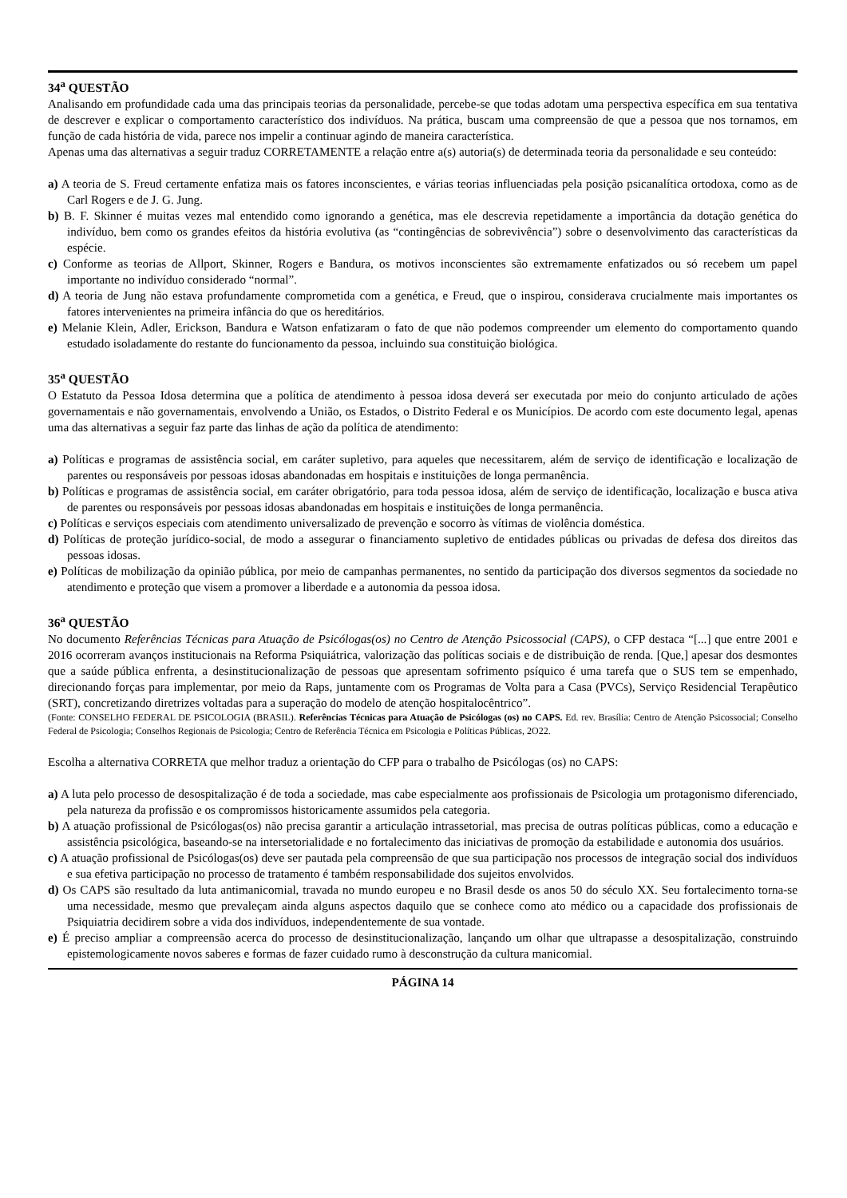34<sup>a</sup> QUESTÃO
Analisando em profundidade cada uma das principais teorias da personalidade, percebe-se que todas adotam uma perspectiva específica em sua tentativa de descrever e explicar o comportamento característico dos indivíduos. Na prática, buscam uma compreensão de que a pessoa que nos tornamos, em função de cada história de vida, parece nos impelir a continuar agindo de maneira característica.
Apenas uma das alternativas a seguir traduz CORRETAMENTE a relação entre a(s) autoria(s) de determinada teoria da personalidade e seu conteúdo:
a) A teoria de S. Freud certamente enfatiza mais os fatores inconscientes, e várias teorias influenciadas pela posição psicanalítica ortodoxa, como as de Carl Rogers e de J. G. Jung.
b) B. F. Skinner é muitas vezes mal entendido como ignorando a genética, mas ele descrevia repetidamente a importância da dotação genética do indivíduo, bem como os grandes efeitos da história evolutiva (as “contingências de sobrevivência”) sobre o desenvolvimento das características da espécie.
c) Conforme as teorias de Allport, Skinner, Rogers e Bandura, os motivos inconscientes são extremamente enfatizados ou só recebem um papel importante no indivíduo considerado “normal”.
d) A teoria de Jung não estava profundamente comprometida com a genética, e Freud, que o inspirou, considerava crucialmente mais importantes os fatores intervenientes na primeira infância do que os hereditários.
e) Melanie Klein, Adler, Erickson, Bandura e Watson enfatizaram o fato de que não podemos compreender um elemento do comportamento quando estudado isoladamente do restante do funcionamento da pessoa, incluindo sua constituição biológica.
35<sup>a</sup> QUESTÃO
O Estatuto da Pessoa Idosa determina que a política de atendimento à pessoa idosa deverá ser executada por meio do conjunto articulado de ações governamentais e não governamentais, envolvendo a União, os Estados, o Distrito Federal e os Municípios. De acordo com este documento legal, apenas uma das alternativas a seguir faz parte das linhas de ação da política de atendimento:
a) Políticas e programas de assistência social, em caráter supletivo, para aqueles que necessitarem, além de serviço de identificação e localização de parentes ou responsáveis por pessoas idosas abandonadas em hospitais e instituições de longa permanência.
b) Políticas e programas de assistência social, em caráter obrigatório, para toda pessoa idosa, além de serviço de identificação, localização e busca ativa de parentes ou responsáveis por pessoas idosas abandonadas em hospitais e instituições de longa permanência.
c) Políticas e serviços especiais com atendimento universalizado de prevenção e socorro às vítimas de violência doméstica.
d) Políticas de proteção jurídico-social, de modo a assegurar o financiamento supletivo de entidades públicas ou privadas de defesa dos direitos das pessoas idosas.
e) Políticas de mobilização da opinião pública, por meio de campanhas permanentes, no sentido da participação dos diversos segmentos da sociedade no atendimento e proteção que visem a promover a liberdade e a autonomia da pessoa idosa.
36<sup>a</sup> QUESTÃO
No documento Referências Técnicas para Atuação de Psicólogas(os) no Centro de Atenção Psicossocial (CAPS), o CFP destaca “[...] que entre 2001 e 2016 ocorreram avanços institucionais na Reforma Psiquiátrica, valorização das políticas sociais e de distribuição de renda. [Que,] apesar dos desmontes que a saúde pública enfrenta, a desinstitucionalização de pessoas que apresentam sofrimento psíquico é uma tarefa que o SUS tem se empenhado, direcionando forças para implementar, por meio da Raps, juntamente com os Programas de Volta para a Casa (PVCs), Serviço Residencial Terapêutico (SRT), concretizando diretrizes voltadas para a superação do modelo de atenção hospitalocêntrico”.
(Fonte: CONSELHO FEDERAL DE PSICOLOGIA (BRASIL). Referências Técnicas para Atuação de Psicólogas (os) no CAPS. Ed. rev. Brasília: Centro de Atenção Psicossocial; Conselho Federal de Psicologia; Conselhos Regionais de Psicologia; Centro de Referência Técnica em Psicologia e Políticas Públicas, 2O22.
Escolha a alternativa CORRETA que melhor traduz a orientação do CFP para o trabalho de Psicólogas (os) no CAPS:
a) A luta pelo processo de desospitalização é de toda a sociedade, mas cabe especialmente aos profissionais de Psicologia um protagonismo diferenciado, pela natureza da profissão e os compromissos historicamente assumidos pela categoria.
b) A atuação profissional de Psicólogas(os) não precisa garantir a articulação intrassetorial, mas precisa de outras políticas públicas, como a educação e assistência psicológica, baseando-se na intersetorialidade e no fortalecimento das iniciativas de promoção da estabilidade e autonomia dos usuários.
c) A atuação profissional de Psicólogas(os) deve ser pautada pela compreensão de que sua participação nos processos de integração social dos indivíduos e sua efetiva participação no processo de tratamento é também responsabilidade dos sujeitos envolvidos.
d) Os CAPS são resultado da luta antimanicomial, travada no mundo europeu e no Brasil desde os anos 50 do século XX. Seu fortalecimento torna-se uma necessidade, mesmo que prevaleçam ainda alguns aspectos daquilo que se conhece como ato médico ou a capacidade dos profissionais de Psiquiatria decidirem sobre a vida dos indivíduos, independentemente de sua vontade.
e) É preciso ampliar a compreensão acerca do processo de desinstitucionalização, lançando um olhar que ultrapasse a desospitalização, construindo epistemologicamente novos saberes e formas de fazer cuidado rumo à desconstrução da cultura manicomial.
PÁGINA 14